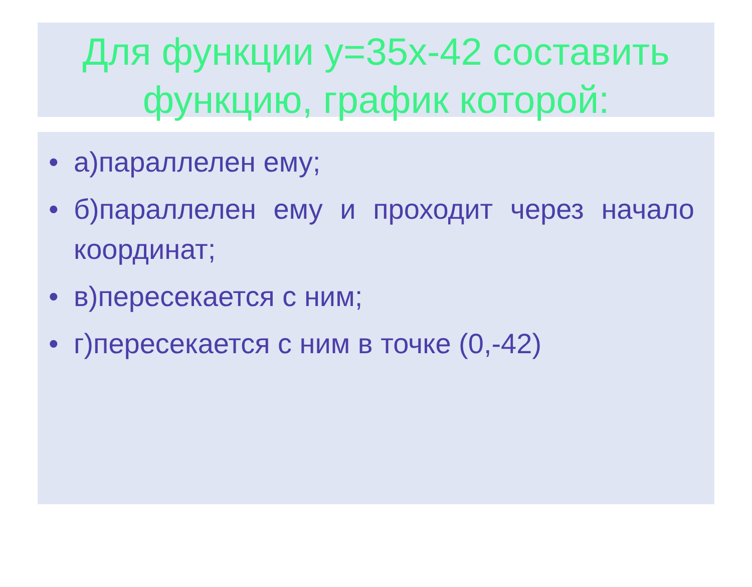Для функции y=35x-42 составить функцию, график которой:
• а)параллелен ему;
• б)параллелен ему и проходит через начало координат;
• в)пересекается с ним;
• г)пересекается с ним в точке (0,-42)